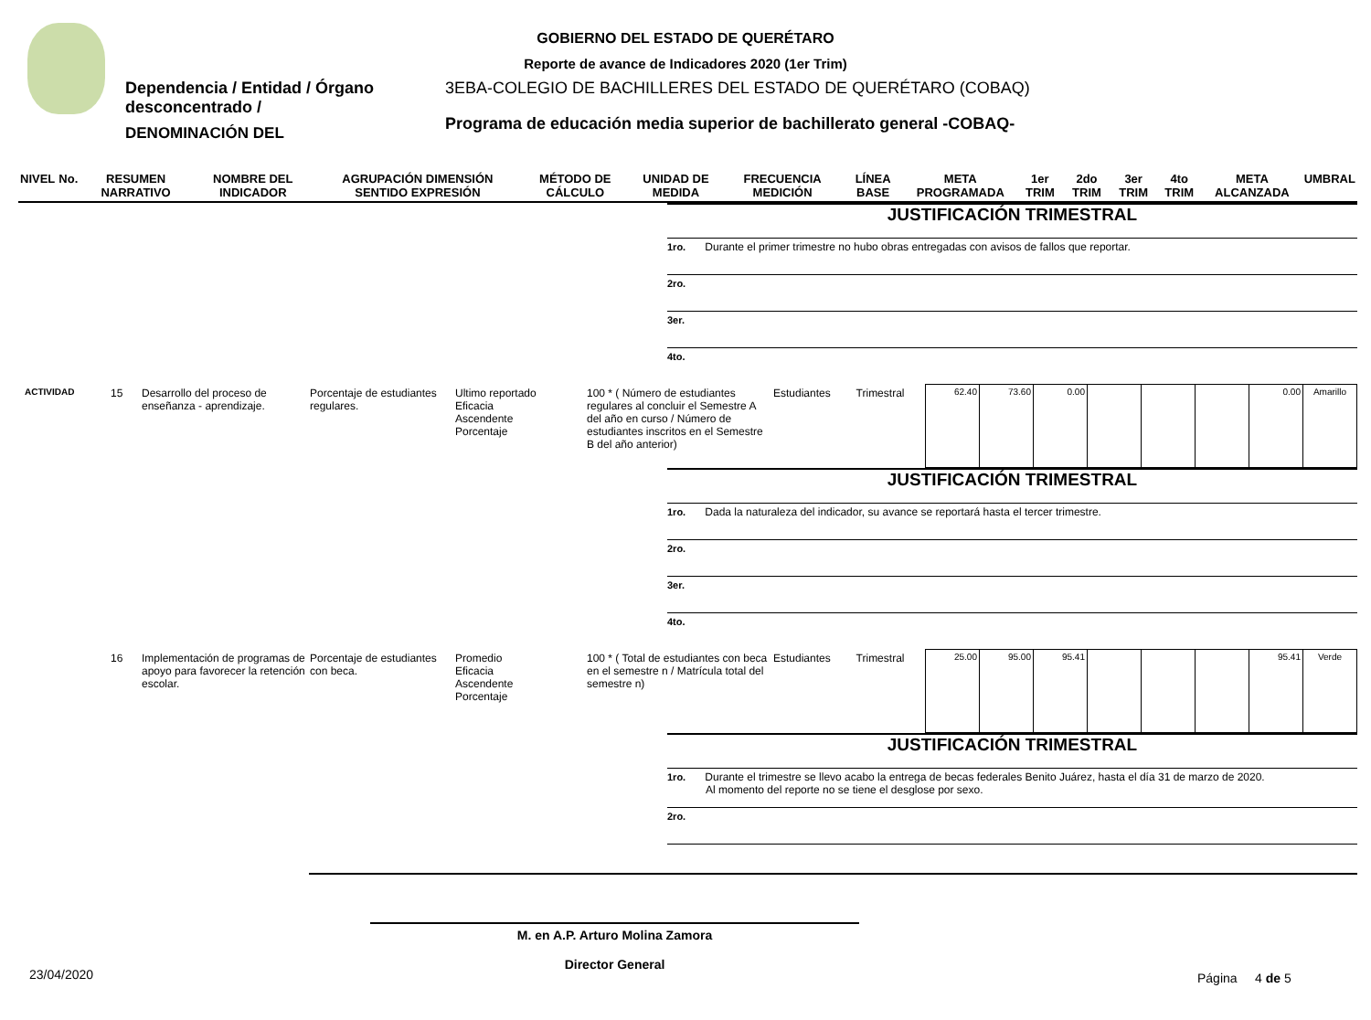GOBIERNO DEL ESTADO DE QUERÉTARO
Reporte de avance de Indicadores 2020 (1er Trim)
Dependencia / Entidad / Órgano desconcentrado /
DENOMINACIÓN DEL
3EBA-COLEGIO DE BACHILLERES DEL ESTADO DE QUERÉTARO (COBAQ)
Programa de educación media superior de bachillerato general -COBAQ-
| NIVEL | No. | RESUMEN NARRATIVO | NOMBRE DEL INDICADOR | AGRUPACIÓN DIMENSIÓN SENTIDO EXPRESIÓN | MÉTODO DE CÁLCULO | UNIDAD DE MEDIDA | FRECUENCIA MEDICIÓN | LÍNEA BASE | META PROGRAMADA | 1er TRIM | 2do TRIM | 3er TRIM | 4to TRIM | META ALCANZADA | UMBRAL |
| --- | --- | --- | --- | --- | --- | --- | --- | --- | --- | --- | --- | --- | --- | --- | --- |
JUSTIFICACIÓN TRIMESTRAL
1ro. Durante el primer trimestre no hubo obras entregadas con avisos de fallos que reportar.
2ro.
3er.
4to.
| ACTIVIDAD | 15 | Desarrollo del proceso de enseñanza - aprendizaje. | Porcentaje de estudiantes regulares. | Ultimo reportado Eficacia Ascendente Porcentaje | 100 * ( Número de estudiantes regulares al concluir el Semestre A del año en curso / Número de estudiantes inscritos en el Semestre B del año anterior) | Estudiantes | Trimestral | 62.40 | 73.60 | 0.00 | | | | 0.00 | Amarillo |
JUSTIFICACIÓN TRIMESTRAL
1ro. Dada la naturaleza del indicador, su avance se reportará hasta el tercer trimestre.
2ro.
3er.
4to.
| | 16 | Implementación de programas de apoyo para favorecer la retención escolar. | Porcentaje de estudiantes con beca. | Promedio Eficacia Ascendente Porcentaje | 100 * ( Total de estudiantes con beca en el semestre n / Matrícula total del semestre n) | Estudiantes | Trimestral | 25.00 | 95.00 | 95.41 | | | | 95.41 | Verde |
JUSTIFICACIÓN TRIMESTRAL
1ro. Durante el trimestre se llevo acabo la entrega de becas federales Benito Juárez, hasta el día 31 de marzo de 2020.
Al momento del reporte no se tiene el desglose por sexo.
2ro.
M. en A.P. Arturo Molina Zamora
Director General
23/04/2020 Página 4 de 5